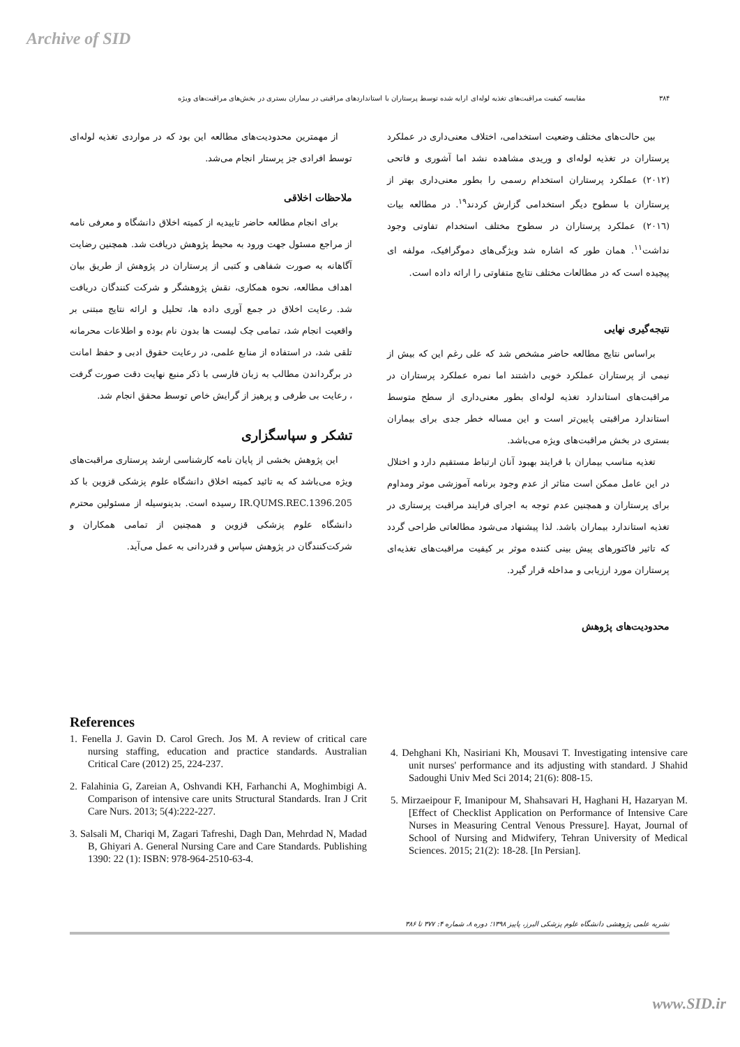Archive of SID
۳۸۴ مقایسه کیفیت مراقبت‌های تغذیه لوله‌ای ارایه شده توسط پرستاران با استانداردهای مراقبتی در بیماران بستری در بخش‌های مراقبت‌های ویژه
بین حالت‌های مختلف وضعیت استخدامی، اختلاف معنی‌داری در عملکرد پرستاران در تغذیه لوله‌ای و وریدی مشاهده نشد اما آشوری و فاتحی (۲۰۱۲) عملکرد پرستاران استخدام رسمی را بطور معنی‌داری بهتر از پرستاران با سطوح دیگر استخدامی گزارش کردند<sup>۱۹</sup>. در مطالعه بیات (۲۰۱٦) عملکرد پرستاران در سطوح مختلف استخدام تفاوتی وجود نداشت<sup>۱۱</sup>. همان طور که اشاره شد ویژگی‌های دموگرافیک، مولفه ای پیچیده است که در مطالعات مختلف نتایج متفاوتی را ارائه داده است.
نتیجه‌گیری نهایی
براساس نتایج مطالعه حاضر مشخص شد که علی رغم این که بیش از نیمی از پرستاران عملکرد خوبی داشتند اما نمره عملکرد پرستاران در مراقبت‌های استاندارد تغذیه لوله‌ای بطور معنی‌داری از سطح متوسط استاندارد مراقبتی پایین‌تر است و این مساله خطر جدی برای بیماران بستری در بخش مراقبت‌های ویژه می‌باشد.
تغذیه مناسب بیماران با فرایند بهبود آنان ارتباط مستقیم دارد و اختلال در این عامل ممکن است متاثر از عدم وجود برنامه آموزشی موثر ومداوم برای پرستاران و همچنین عدم توجه به اجرای فرایند مراقبت پرستاری در تغذیه استاندارد بیماران باشد. لذا پیشنهاد می‌شود مطالعاتی طراحی گردد که تاثیر فاکتورهای پیش بینی کننده موثر بر کیفیت مراقبت‌های تغذیه‌ای پرستاران مورد ارزیابی و مداخله قرار گیرد.
محدودیت‌های پژوهش
از مهمترین محدودیت‌های مطالعه این بود که در مواردی تغذیه لوله‌ای توسط افرادی جز پرستار انجام می‌شد.
ملاحظات اخلاقی
برای انجام مطالعه حاضر تاییدیه از کمیته اخلاق دانشگاه و معرفی نامه از مراجع مسئول جهت ورود به محیط پژوهش دریافت شد. همچنین رضایت آگاهانه به صورت شفاهی و کتبی از پرستاران در پژوهش از طریق بیان اهداف مطالعه، نحوه همکاری، نقش پژوهشگر و شرکت کنندگان دریافت شد. رعایت اخلاق در جمع آوری داده ها، تحلیل و ارائه نتایج مبتنی بر واقعیت انجام شد، تمامی چک لیست ها بدون نام بوده و اطلاعات محرمانه تلقی شد، در استفاده از منابع علمی، در رعایت حقوق ادبی و حفظ امانت در برگرداندن مطالب به زبان فارسی با ذکر منبع نهایت دقت صورت گرفت ، رعایت بی طرفی و پرهیز از گرایش خاص توسط محقق انجام شد.
تشکر و سپاسگزاری
این پژوهش بخشی از پایان نامه کارشناسی ارشد پرستاری مراقبت‌های ویژه می‌باشد که به تائید کمیته اخلاق دانشگاه علوم پزشکی قزوین با کد IR.QUMS.REC.1396.205 رسیده است. بدینوسیله از مسئولین محترم دانشگاه علوم پزشکی قزوین و همچنین از تمامی همکاران و شرکت‌کنندگان در پژوهش سپاس و قدردانی به عمل می‌آید.
References
1. Fenella J. Gavin D. Carol Grech. Jos M. A review of critical care nursing staffing, education and practice standards. Australian Critical Care (2012) 25, 224-237.
2. Falahinia G, Zareian A, Oshvandi KH, Farhanchi A, Moghimbigi A. Comparison of intensive care units Structural Standards. Iran J Crit Care Nurs. 2013; 5(4):222-227.
3. Salsali M, Chariqi M, Zagari Tafreshi, Dagh Dan, Mehrdad N, Madad B, Ghiyari A. General Nursing Care and Care Standards. Publishing 1390: 22 (1): ISBN: 978-964-2510-63-4.
4. Dehghani Kh, Nasiriani Kh, Mousavi T. Investigating intensive care unit nurses' performance and its adjusting with standard. J Shahid Sadoughi Univ Med Sci 2014; 21(6): 808-15.
5. Mirzaeipour F, Imanipour M, Shahsavari H, Haghani H, Hazaryan M. [Effect of Checklist Application on Performance of Intensive Care Nurses in Measuring Central Venous Pressure]. Hayat, Journal of School of Nursing and Midwifery, Tehran University of Medical Sciences. 2015; 21(2): 18-28. [In Persian].
نشریه علمی پژوهشی دانشگاه علوم پزشکی البرز، پاییز ۱۳۹۸؛ دوره ۸، شماره ۴: ۳۷۷ تا ۳۸۶
www.SID.ir